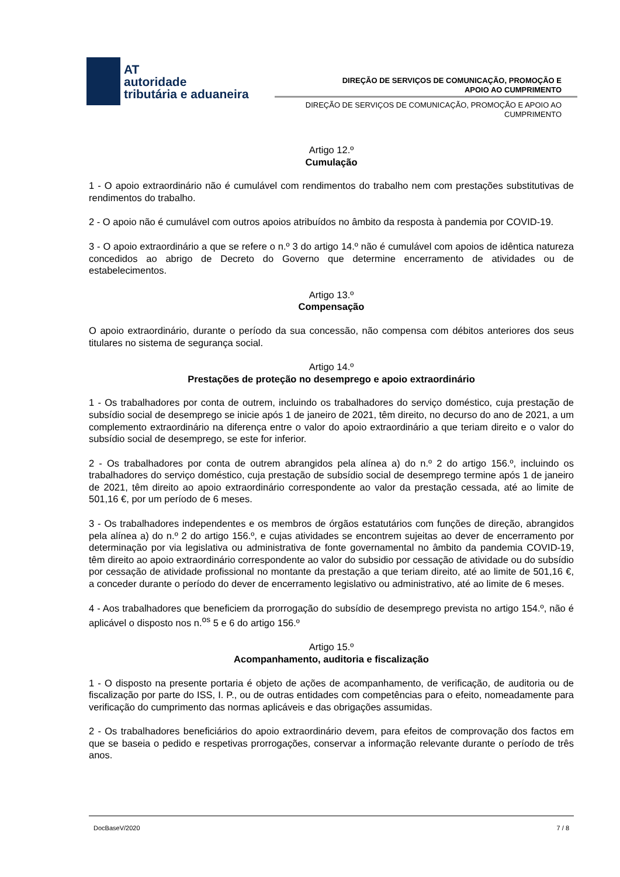AT
autoridade
tributária e aduaneira
DIREÇÃO DE SERVIÇOS DE COMUNICAÇÃO, PROMOÇÃO E
APOIO AO CUMPRIMENTO
DIREÇÃO DE SERVIÇOS DE COMUNICAÇÃO, PROMOÇÃO E APOIO AO
CUMPRIMENTO
Artigo 12.º
Cumulação
1 - O apoio extraordinário não é cumulável com rendimentos do trabalho nem com prestações substitutivas de rendimentos do trabalho.
2 - O apoio não é cumulável com outros apoios atribuídos no âmbito da resposta à pandemia por COVID-19.
3 - O apoio extraordinário a que se refere o n.º 3 do artigo 14.º não é cumulável com apoios de idêntica natureza concedidos ao abrigo de Decreto do Governo que determine encerramento de atividades ou de estabelecimentos.
Artigo 13.º
Compensação
O apoio extraordinário, durante o período da sua concessão, não compensa com débitos anteriores dos seus titulares no sistema de segurança social.
Artigo 14.º
Prestações de proteção no desemprego e apoio extraordinário
1 - Os trabalhadores por conta de outrem, incluindo os trabalhadores do serviço doméstico, cuja prestação de subsídio social de desemprego se inicie após 1 de janeiro de 2021, têm direito, no decurso do ano de 2021, a um complemento extraordinário na diferença entre o valor do apoio extraordinário a que teriam direito e o valor do subsídio social de desemprego, se este for inferior.
2 - Os trabalhadores por conta de outrem abrangidos pela alínea a) do n.º 2 do artigo 156.º, incluindo os trabalhadores do serviço doméstico, cuja prestação de subsídio social de desemprego termine após 1 de janeiro de 2021, têm direito ao apoio extraordinário correspondente ao valor da prestação cessada, até ao limite de 501,16 €, por um período de 6 meses.
3 - Os trabalhadores independentes e os membros de órgãos estatutários com funções de direção, abrangidos pela alínea a) do n.º 2 do artigo 156.º, e cujas atividades se encontrem sujeitas ao dever de encerramento por determinação por via legislativa ou administrativa de fonte governamental no âmbito da pandemia COVID-19, têm direito ao apoio extraordinário correspondente ao valor do subsidio por cessação de atividade ou do subsídio por cessação de atividade profissional no montante da prestação a que teriam direito, até ao limite de 501,16 €, a conceder durante o período do dever de encerramento legislativo ou administrativo, até ao limite de 6 meses.
4 - Aos trabalhadores que beneficiem da prorrogação do subsídio de desemprego prevista no artigo 154.º, não é aplicável o disposto nos n.<sup>os</sup> 5 e 6 do artigo 156.º
Artigo 15.º
Acompanhamento, auditoria e fiscalização
1 - O disposto na presente portaria é objeto de ações de acompanhamento, de verificação, de auditoria ou de fiscalização por parte do ISS, I. P., ou de outras entidades com competências para o efeito, nomeadamente para verificação do cumprimento das normas aplicáveis e das obrigações assumidas.
2 - Os trabalhadores beneficiários do apoio extraordinário devem, para efeitos de comprovação dos factos em que se baseia o pedido e respetivas prorrogações, conservar a informação relevante durante o período de três anos.
DocBaseV/2020 7 / 8